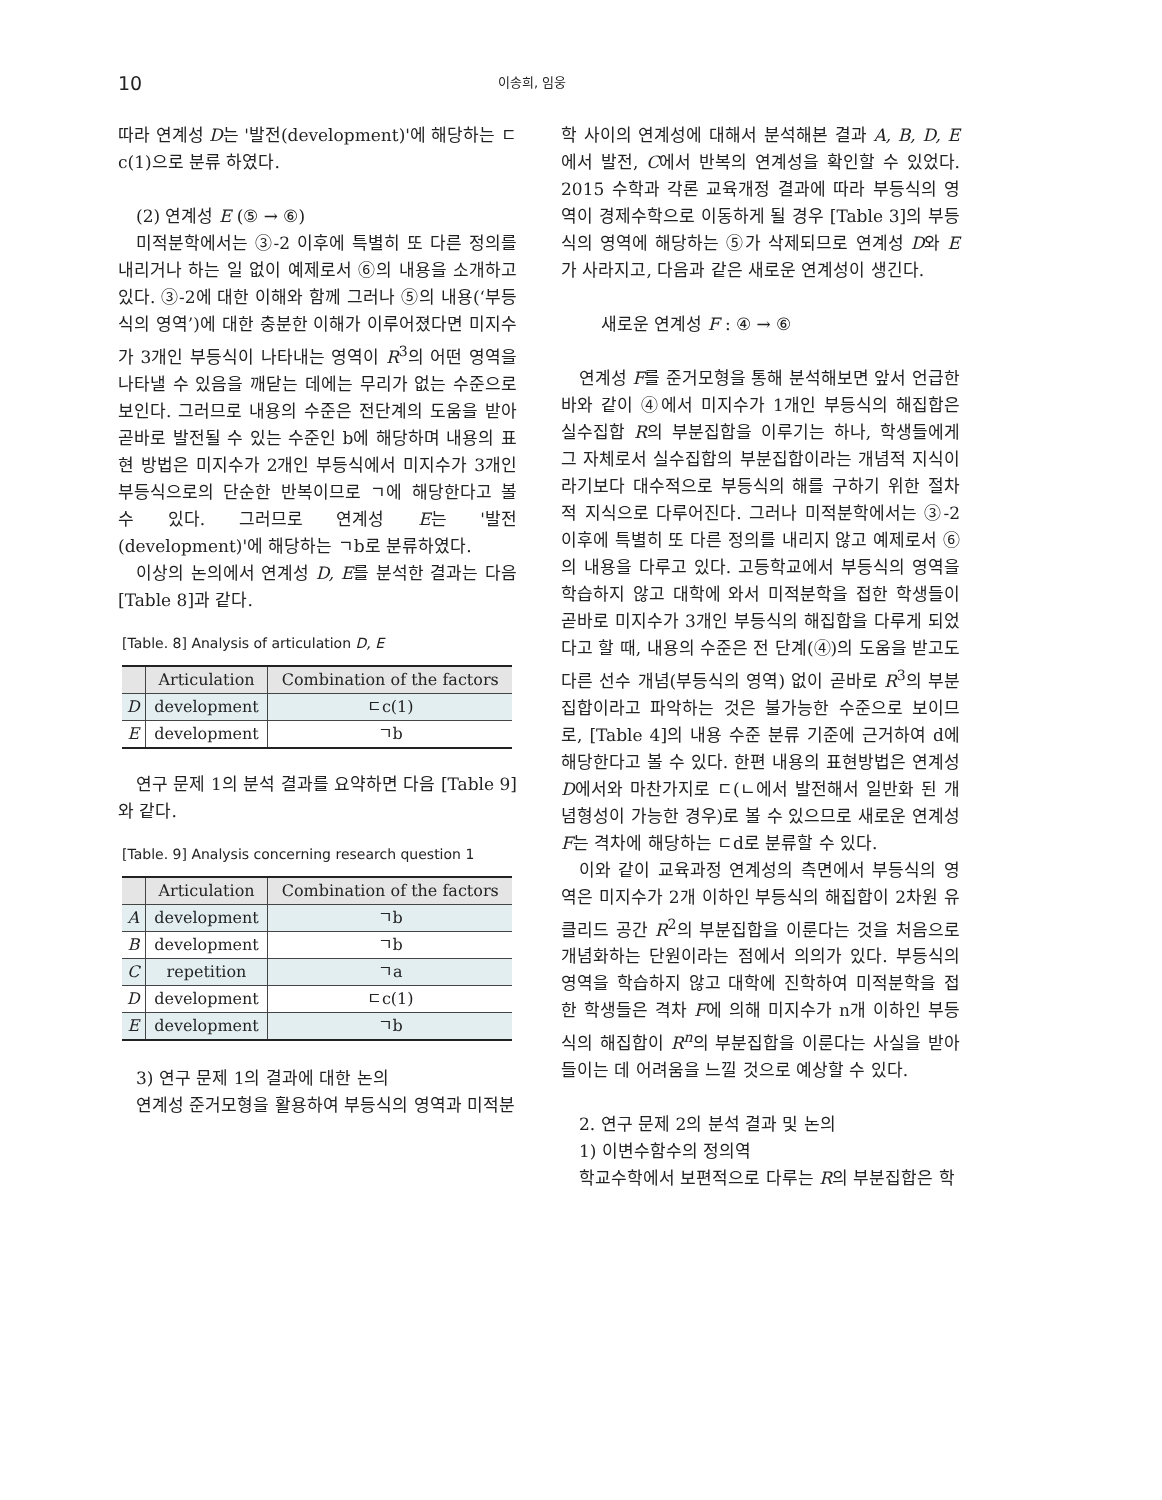10 이송희, 임웅
따라 연계성 D는 '발전(development)'에 해당하는 ㄷc(1)으로 분류 하였다.
(2) 연계성 E (⑤ → ⑥)
미적분학에서는 ③-2 이후에 특별히 또 다른 정의를 내리거나 하는 일 없이 예제로서 ⑥의 내용을 소개하고 있다. ③-2에 대한 이해와 함께 그러나 ⑤의 내용(‘부등식의 영역’)에 대한 충분한 이해가 이루어졌다면 미지수가 3개인 부등식이 나타내는 영역이 R<sup>3</sup>의 어떤 영역을 나타낼 수 있음을 깨닫는 데에는 무리가 없는 수준으로 보인다. 그러므로 내용의 수준은 전단계의 도움을 받아 곧바로 발전될 수 있는 수준인 b에 해당하며 내용의 표현 방법은 미지수가 2개인 부등식에서 미지수가 3개인 부등식으로의 단순한 반복이므로 ㄱ에 해당한다고 볼 수 있다. 그러므로 연계성 E는 '발전(development)'에 해당하는 ㄱb로 분류하였다.
이상의 논의에서 연계성 D, E를 분석한 결과는 다음 [Table 8]과 같다.
[Table. 8] Analysis of articulation D, E
| | Articulation | Combination of the factors |
| --- | --- | --- |
| D | development | ㄷc(1) |
| E | development | ㄱb |
연구 문제 1의 분석 결과를 요약하면 다음 [Table 9]와 같다.
[Table. 9] Analysis concerning research question 1
| | Articulation | Combination of the factors |
| --- | --- | --- |
| A | development | ㄱb |
| B | development | ㄱb |
| C | repetition | ㄱa |
| D | development | ㄷc(1) |
| E | development | ㄱb |
3) 연구 문제 1의 결과에 대한 논의
연계성 준거모형을 활용하여 부등식의 영역과 미적분
학 사이의 연계성에 대해서 분석해본 결과 A, B, D, E에서 발전, C에서 반복의 연계성을 확인할 수 있었다. 2015 수학과 각론 교육개정 결과에 따라 부등식의 영역이 경제수학으로 이동하게 될 경우 [Table 3]의 부등식의 영역에 해당하는 ⑤가 삭제되므로 연계성 D와 E가 사라지고, 다음과 같은 새로운 연계성이 생긴다.
새로운 연계성 F : ④ → ⑥
연계성 F를 준거모형을 통해 분석해보면 앞서 언급한 바와 같이 ④에서 미지수가 1개인 부등식의 해집합은 실수집합 R의 부분집합을 이루기는 하나, 학생들에게 그 자체로서 실수집합의 부분집합이라는 개념적 지식이라기보다 대수적으로 부등식의 해를 구하기 위한 절차적 지식으로 다루어진다. 그러나 미적분학에서는 ③-2 이후에 특별히 또 다른 정의를 내리지 않고 예제로서 ⑥의 내용을 다루고 있다. 고등학교에서 부등식의 영역을 학습하지 않고 대학에 와서 미적분학을 접한 학생들이 곧바로 미지수가 3개인 부등식의 해집합을 다루게 되었다고 할 때, 내용의 수준은 전 단계(④)의 도움을 받고도 다른 선수 개념(부등식의 영역) 없이 곧바로 R<sup>3</sup>의 부분집합이라고 파악하는 것은 불가능한 수준으로 보이므로, [Table 4]의 내용 수준 분류 기준에 근거하여 d에 해당한다고 볼 수 있다. 한편 내용의 표현방법은 연계성 D에서와 마찬가지로 ㄷ(ㄴ에서 발전해서 일반화 된 개념형성이 가능한 경우)로 볼 수 있으므로 새로운 연계성 F는 격차에 해당하는 ㄷd로 분류할 수 있다.
이와 같이 교육과정 연계성의 측면에서 부등식의 영역은 미지수가 2개 이하인 부등식의 해집합이 2차원 유클리드 공간 R<sup>2</sup>의 부분집합을 이룬다는 것을 처음으로 개념화하는 단원이라는 점에서 의의가 있다. 부등식의 영역을 학습하지 않고 대학에 진학하여 미적분학을 접한 학생들은 격차 F에 의해 미지수가 n개 이하인 부등식의 해집합이 R<sup>n</sup>의 부분집합을 이룬다는 사실을 받아들이는 데 어려움을 느낄 것으로 예상할 수 있다.
2. 연구 문제 2의 분석 결과 및 논의
1) 이변수함수의 정의역
학교수학에서 보편적으로 다루는 R의 부분집합은 학